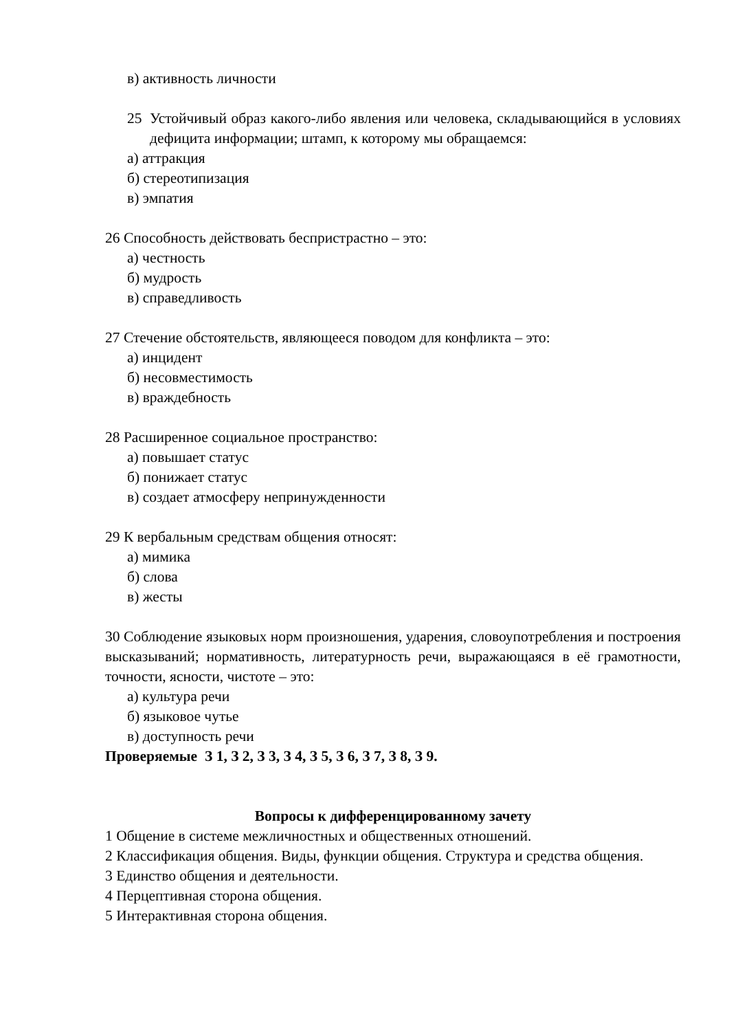в) активность личности
25 Устойчивый образ какого-либо явления или человека, складывающийся в условиях дефицита информации; штамп, к которому мы обращаемся:
а) аттракция
б) стереотипизация
в) эмпатия
26 Способность действовать беспристрастно – это:
а) честность
б) мудрость
в) справедливость
27 Стечение обстоятельств, являющееся поводом для конфликта – это:
а) инцидент
б) несовместимость
в) враждебность
28 Расширенное социальное пространство:
а) повышает статус
б) понижает статус
в) создает атмосферу непринужденности
29 К вербальным средствам общения относят:
а) мимика
б) слова
в) жесты
30 Соблюдение языковых норм произношения, ударения, словоупотребления и построения высказываний; нормативность, литературность речи, выражающаяся в её грамотности, точности, ясности, чистоте – это:
а) культура речи
б) языковое чутье
в) доступность речи
Проверяемые З 1, З 2, З 3, З 4, З 5, З 6, З 7, З 8, З 9.
Вопросы к дифференцированному зачету
1 Общение в системе межличностных и общественных отношений.
2 Классификация общения. Виды, функции общения. Структура и средства общения.
3 Единство общения и деятельности.
4 Перцептивная сторона общения.
5 Интерактивная сторона общения.